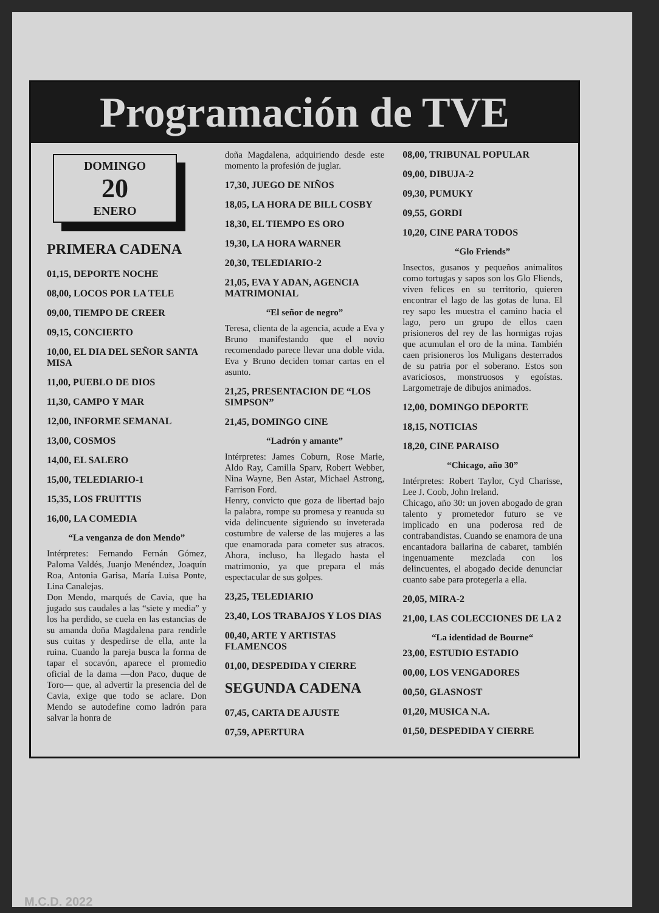Programación de TVE
DOMINGO
20
ENERO
PRIMERA CADENA
01,15, DEPORTE NOCHE
08,00, LOCOS POR LA TELE
09,00, TIEMPO DE CREER
09,15, CONCIERTO
10,00, EL DIA DEL SEÑOR SANTA MISA
11,00, PUEBLO DE DIOS
11,30, CAMPO Y MAR
12,00, INFORME SEMANAL
13,00, COSMOS
14,00, EL SALERO
15,00, TELEDIARIO-1
15,35, LOS FRUITTIS
16,00, LA COMEDIA
“La venganza de don Mendo”
Intérpretes: Fernando Fernán Gómez, Paloma Valdés, Juanjo Menéndez, Joaquín Roa, Antonia Garisa, María Luisa Ponte, Lina Canalejas.
Don Mendo, marqués de Cavia, que ha jugado sus caudales a las “siete y media” y los ha perdido, se cuela en las estancias de su amanda doña Magdalena para rendirle sus cuitas y despedirse de ella, ante la ruina. Cuando la pareja busca la forma de tapar el socavón, aparece el promedio oficial de la dama —don Paco, duque de Toro— que, al advertir la presencia del de Cavia, exige que todo se aclare. Don Mendo se autodefine como ladrón para salvar la honra de
doña Magdalena, adquiriendo desde este momento la profesión de juglar.
17,30, JUEGO DE NIÑOS
18,05, LA HORA DE BILL COSBY
18,30, EL TIEMPO ES ORO
19,30, LA HORA WARNER
20,30, TELEDIARIO-2
21,05, EVA Y ADAN, AGENCIA MATRIMONIAL
“El señor de negro”
Teresa, clienta de la agencia, acude a Eva y Bruno manifestando que el novio recomendado parece llevar una doble vida. Eva y Bruno deciden tomar cartas en el asunto.
21,25, PRESENTACION DE “LOS SIMPSON”
21,45, DOMINGO CINE
“Ladrón y amante”
Intérpretes: James Coburn, Rose Marie, Aldo Ray, Camilla Sparv, Robert Webber, Nina Wayne, Ben Astar, Michael Astrong, Farrison Ford.
Henry, convicto que goza de libertad bajo la palabra, rompe su promesa y reanuda su vida delincuente siguiendo su inveterada costumbre de valerse de las mujeres a las que enamorada para cometer sus atracos. Ahora, incluso, ha llegado hasta el matrimonio, ya que prepara el más espectacular de sus golpes.
23,25, TELEDIARIO
23,40, LOS TRABAJOS Y LOS DIAS
00,40, ARTE Y ARTISTAS FLAMENCOS
01,00, DESPEDIDA Y CIERRE
SEGUNDA CADENA
07,45, CARTA DE AJUSTE
07,59, APERTURA
08,00, TRIBUNAL POPULAR
09,00, DIBUJA-2
09,30, PUMUKY
09,55, GORDI
10,20, CINE PARA TODOS
“Glo Friends”
Insectos, gusanos y pequeños animalitos como tortugas y sapos son los Glo Fliends, viven felices en su territorio, quieren encontrar el lago de las gotas de luna. El rey sapo les muestra el camino hacia el lago, pero un grupo de ellos caen prisioneros del rey de las hormigas rojas que acumulan el oro de la mina. También caen prisioneros los Muligans desterrados de su patria por el soberano. Estos son avariciosos, monstruosos y egoístas. Largometraje de dibujos animados.
12,00, DOMINGO DEPORTE
18,15, NOTICIAS
18,20, CINE PARAISO
“Chicago, año 30”
Intérpretes: Robert Taylor, Cyd Charisse, Lee J. Coob, John Ireland.
Chicago, año 30: un joven abogado de gran talento y prometedor futuro se ve implicado en una poderosa red de contrabandistas. Cuando se enamora de una encantadora bailarina de cabaret, también ingenuamente mezclada con los delincuentes, el abogado decide denunciar cuanto sabe para protegerla a ella.
20,05, MIRA-2
21,00, LAS COLECCIONES DE LA 2
“La identidad de Bourne“
23,00, ESTUDIO ESTADIO
00,00, LOS VENGADORES
00,50, GLASNOST
01,20, MUSICA N.A.
01,50, DESPEDIDA Y CIERRE
M.C.D. 2022